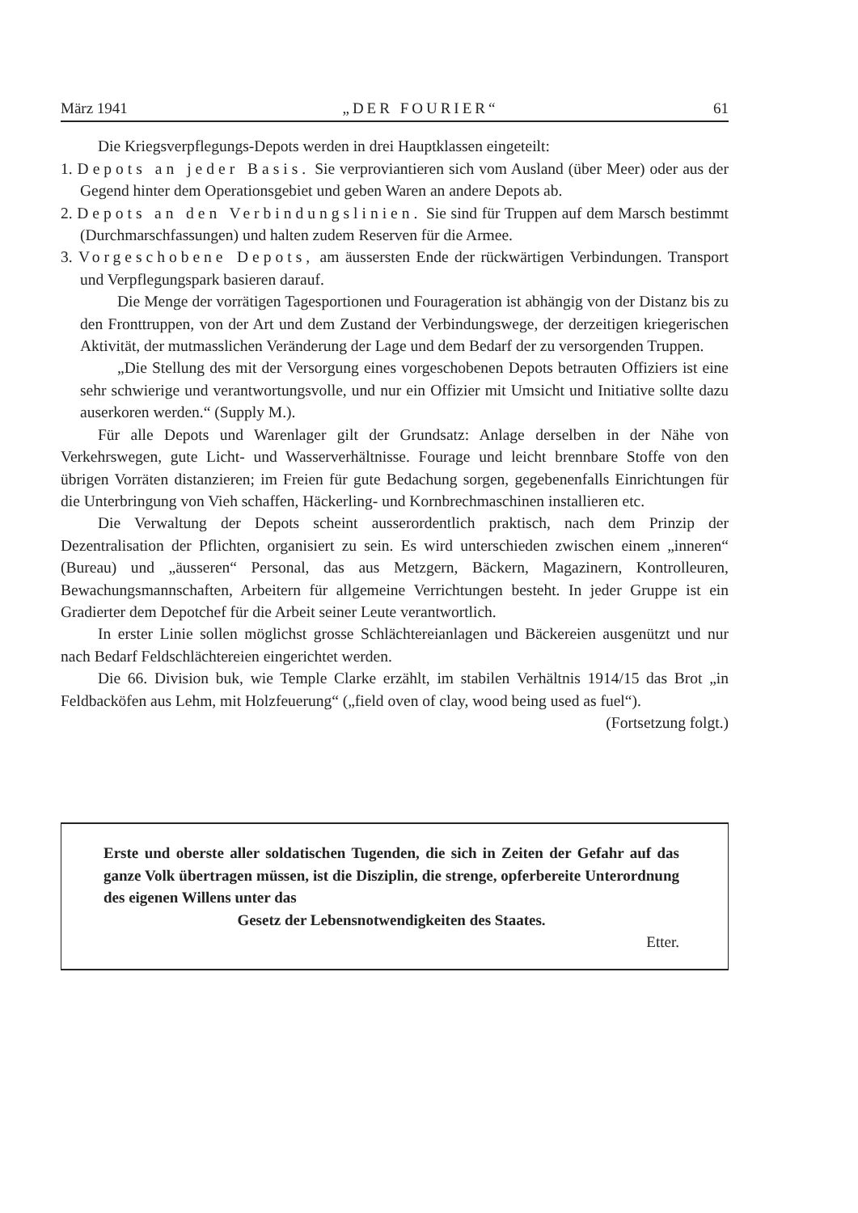März 1941 „DER FOURIER“61
Die Kriegsverpflegungs-Depots werden in drei Hauptklassen eingeteilt:
1. Depots an jeder Basis. Sie verproviantieren sich vom Ausland (über Meer) oder aus der Gegend hinter dem Operationsgebiet und geben Waren an andere Depots ab.
2. Depots an den Verbindungslinien. Sie sind für Truppen auf dem Marsch bestimmt (Durchmarschfassungen) und halten zudem Reserven für die Armee.
3. Vorgeschobene Depots, am äussersten Ende der rückwärtigen Verbindungen. Transport und Verpflegungspark basieren darauf.
Die Menge der vorrätigen Tagesportionen und Fourageration ist abhängig von der Distanz bis zu den Fronttruppen, von der Art und dem Zustand der Verbindungswege, der derzeitigen kriegerischen Aktivität, der mutmasslichen Veränderung der Lage und dem Bedarf der zu versorgenden Truppen.
„Die Stellung des mit der Versorgung eines vorgeschobenen Depots betrauten Offiziers ist eine sehr schwierige und verantwortungsvolle, und nur ein Offizier mit Umsicht und Initiative sollte dazu auserkoren werden.“ (Supply M.).
Für alle Depots und Warenlager gilt der Grundsatz: Anlage derselben in der Nähe von Verkehrswegen, gute Licht- und Wasserverhältnisse. Fourage und leicht brennbare Stoffe von den übrigen Vorräten distanzieren; im Freien für gute Bedachung sorgen, gegebenenfalls Einrichtungen für die Unterbringung von Vieh schaffen, Häckerling- und Kornbrechmaschinen installieren etc.
Die Verwaltung der Depots scheint ausserordentlich praktisch, nach dem Prinzip der Dezentralisation der Pflichten, organisiert zu sein. Es wird unterschieden zwischen einem „inneren“ (Bureau) und „äusseren“ Personal, das aus Metzgern, Bäckern, Magazinern, Kontrolleuren, Bewachungsmannschaften, Arbeitern für allgemeine Verrichtungen besteht. In jeder Gruppe ist ein Gradierter dem Depotchef für die Arbeit seiner Leute verantwortlich.
In erster Linie sollen möglichst grosse Schlächtereianlagen und Bäckereien ausgenützt und nur nach Bedarf Feldschlächtereien eingerichtet werden.
Die 66. Division buk, wie Temple Clarke erzählt, im stabilen Verhältnis 1914/15 das Brot „in Feldbacköfen aus Lehm, mit Holzfeuerung“ („field oven of clay, wood being used as fuel“).
(Fortsetzung folgt.)
Erste und oberste aller soldatischen Tugenden, die sich in Zeiten der Gefahr auf das ganze Volk übertragen müssen, ist die Disziplin, die strenge, opferbereite Unterordnung des eigenen Willens unter das
Gesetz der Lebensnotwendigkeiten des Staates.
Etter.